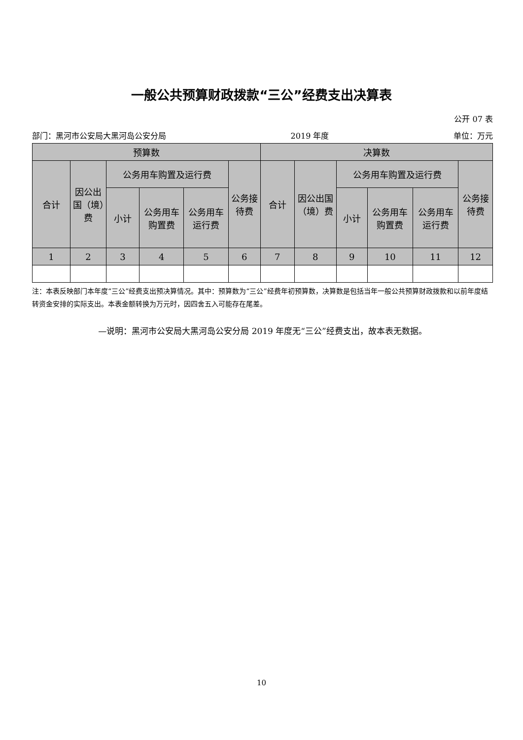一般公共预算财政拨款“三公”经费支出决算表
公开 07 表
部门：黑河市公安局大黑河岛公安分局 2019 年度 单位：万元
| 预算数 | | | | | | 决算数 | | | | | |
| --- | --- | --- | --- | --- | --- | --- | --- | --- | --- | --- | --- |
| 合计 | 因公出国（境）费 | 公务用车购置及运行费 | | | 公务接待费 | 合计 | 因公出国（境）费 | 公务用车购置及运行费 | | | 公务接待费 |
| | | 小计 | 公务用车购置费 | 公务用车运行费 | | | | 小计 | 公务用车购置费 | 公务用车运行费 | |
| 1 | 2 | 3 | 4 | 5 | 6 | 7 | 8 | 9 | 10 | 11 | 12 |
注：本表反映部门本年度“三公”经费支出预决算情况。其中：预算数为“三公”经费年初预算数，决算数是包括当年一般公共预算财政拨款和以前年度结转资金安排的实际支出。本表金额转换为万元时，因四舍五入可能存在尾差。
—说明：黑河市公安局大黑河岛公安分局 2019 年度无“三公”经费支出，故本表无数据。
10